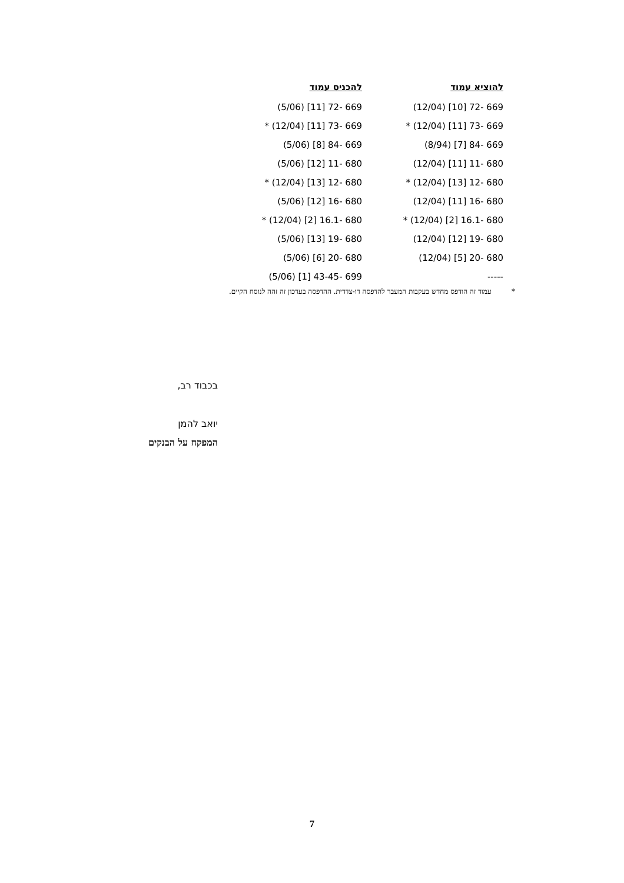| להוציא עמוד | להכניס עמוד |
| --- | --- |
| 669 -72 [10] (12/04) | 669 -72 [11] (5/06) |
| 669 -73 [11] (12/04) * | 669 -73 [11] (12/04) * |
| 669 -84 [7] (8/94) | 669 -84 [8] (5/06) |
| 680 -11 [11] (12/04) | 680 -11 [12] (5/06) |
| 680 -12 [13] (12/04) * | 680 -12 [13] (12/04) * |
| 680 -16 [11] (12/04) | 680 -16 [12] (5/06) |
| 680 -16.1 [2] (12/04) * | 680 -16.1 [2] (12/04) * |
| 680 -19 [12] (12/04) | 680 -19 [13] (5/06) |
| 680 -20 [5] (12/04) | 680 -20 [6] (5/06) |
| ----- | 699 -43-45 [1] (5/06) |
* עמוד זה הודפס מחדש בעקבות המעבר להדפסה דו-צדדית. ההדפסה בעדכון זה זהה לנוסח הקיים.
בכבוד רב,
יואב להמן
המפקח על הבנקים
7